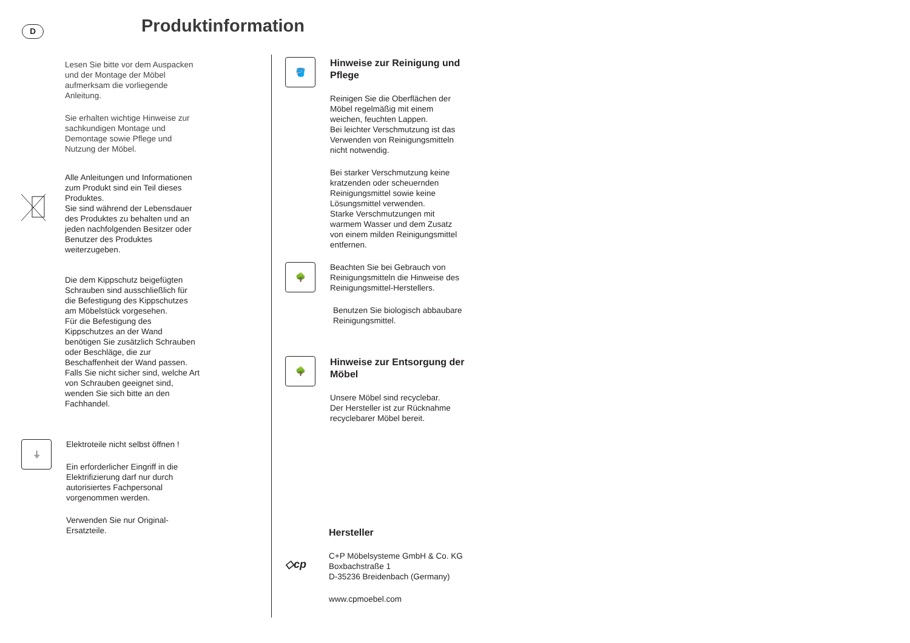D Produktinformation
Lesen Sie bitte vor dem Auspacken
und der Montage der Möbel
aufmerksam die vorliegende
Anleitung.
Sie erhalten wichtige Hinweise zur
sachkundigen Montage und
Demontage sowie Pflege und
Nutzung der Möbel.
Alle Anleitungen und Informationen
zum Produkt sind ein Teil dieses
Produktes.
Sie sind während der Lebensdauer
des Produktes zu behalten und an
jeden nachfolgenden Besitzer oder
Benutzer des Produktes
weiterzugeben.
Die dem Kippschutz beigefügten
Schrauben sind ausschließlich für
die Befestigung des Kippschutzes
am Möbelstück vorgesehen.
Für die Befestigung des
Kippschutzes an der Wand
benötigen Sie zusätzlich Schrauben
oder Beschläge, die zur
Beschaffenheit der Wand passen.
Falls Sie nicht sicher sind, welche Art
von Schrauben geeignet sind,
wenden Sie sich bitte an den
Fachhandel.
⏚
Elektroteile nicht selbst öffnen !
Ein erforderlicher Eingriff in die
Elektrifizierung darf nur durch
autorisiertes Fachpersonal
vorgenommen werden.
Verwenden Sie nur Original-
Ersatzteile.
🪣
Hinweise zur Reinigung und
Pflege
Reinigen Sie die Oberflächen der
Möbel regelmäßig mit einem
weichen, feuchten Lappen.
Bei leichter Verschmutzung ist das
Verwenden von Reinigungsmitteln
nicht notwendig.
Bei starker Verschmutzung keine
kratzenden oder scheuernden
Reinigungsmittel sowie keine
Lösungsmittel verwenden.
Starke Verschmutzungen mit
warmem Wasser und dem Zusatz
von einem milden Reinigungsmittel
entfernen.
🌳
Beachten Sie bei Gebrauch von
Reinigungsmitteln die Hinweise des
Reinigungsmittel-Herstellers.
Benutzen Sie biologisch abbaubare
Reinigungsmittel.
🌳
Hinweise zur Entsorgung der
Möbel
Unsere Möbel sind recyclebar.
Der Hersteller ist zur Rücknahme
recyclebarer Möbel bereit.
Hersteller
◇cp
C+P Möbelsysteme GmbH & Co. KG
Boxbachstraße 1
D-35236 Breidenbach (Germany)
www.cpmoebel.com